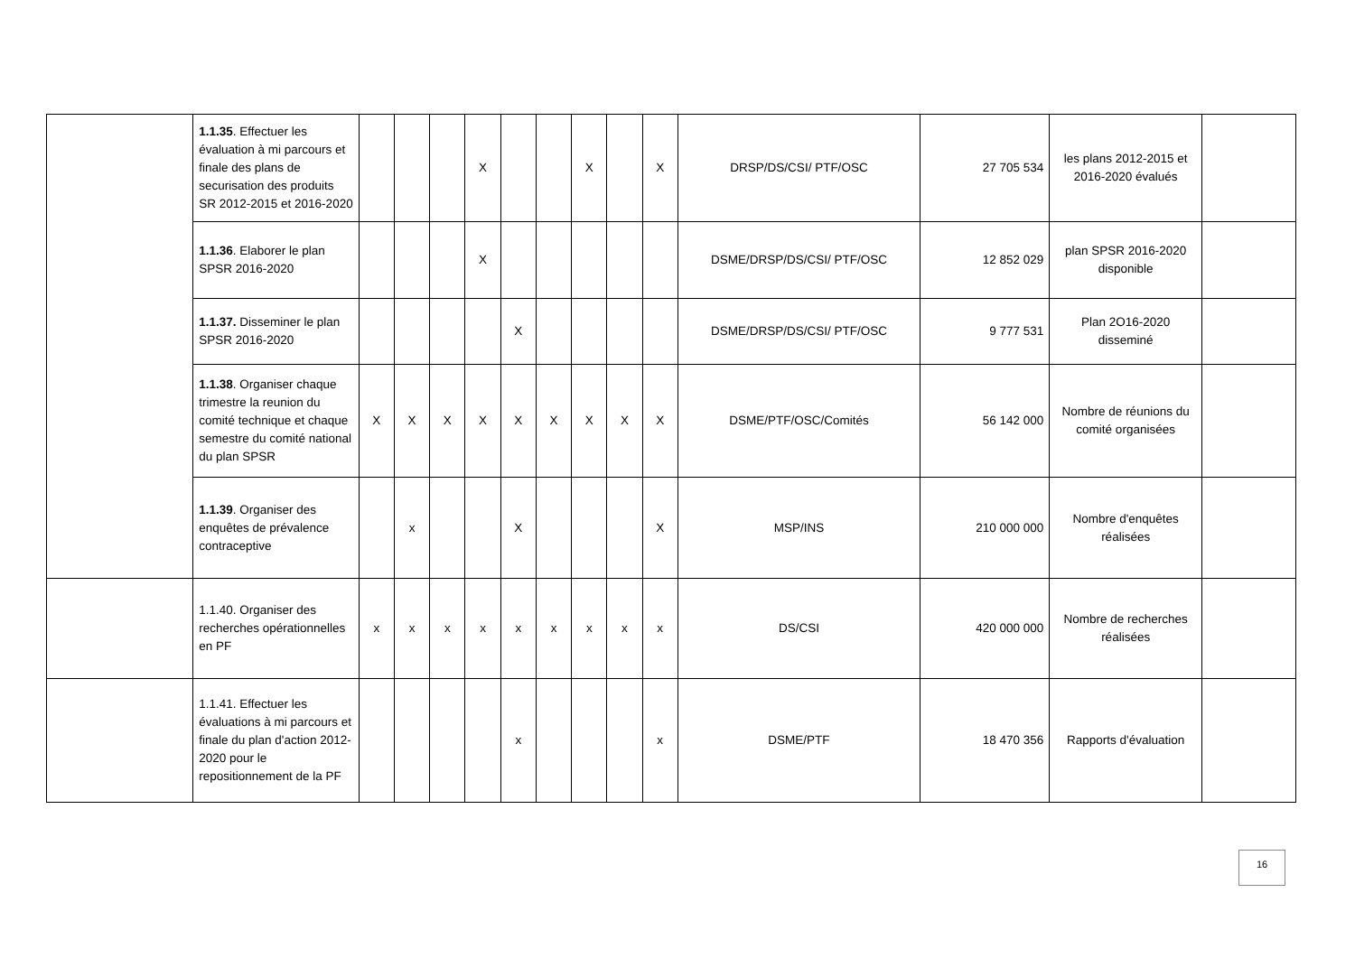| | 1.1.35 . Effectuer les évaluation à mi parcours et finale des plans de securisation des produits SR 2012-2015 et 2016-2020 | | | | X | | | X | | X | DRSP/DS/CSI/ PTF/OSC | 27 705 534 | les plans 2012-2015 et 2016-2020 évalués | |
| | 1.1.36 . Elaborer le plan SPSR 2016-2020 | | | | X | | | | | | DSME/DRSP/DS/CSI/ PTF/OSC | 12 852 029 | plan SPSR 2016-2020 disponible | |
| | 1.1.37. Disseminer le plan SPSR 2016-2020 | | | | | X | | | | | DSME/DRSP/DS/CSI/ PTF/OSC | 9 777 531 | Plan 2O16-2020 disseminé | |
| | 1.1.38 . Organiser chaque trimestre la reunion du comité technique et chaque semestre du comité national du plan SPSR | X | X | X | X | X | X | X | X | X | DSME/PTF/OSC/Comités | 56 142 000 | Nombre de réunions du comité organisées | |
| | 1.1.39 . Organiser des enquêtes de prévalence contraceptive | | x | | | X | | | | X | MSP/INS | 210 000 000 | Nombre d'enquêtes réalisées | |
| | 1.1.40. Organiser des recherches opérationnelles en PF | x | x | x | x | x | x | x | x | x | DS/CSI | 420 000 000 | Nombre de recherches réalisées | |
| | 1.1.41. Effectuer les évaluations à mi parcours et finale du plan d'action 2012-2020 pour le repositionnement de la PF | | | | | x | | | | x | DSME/PTF | 18 470 356 | Rapports d'évaluation | |
16